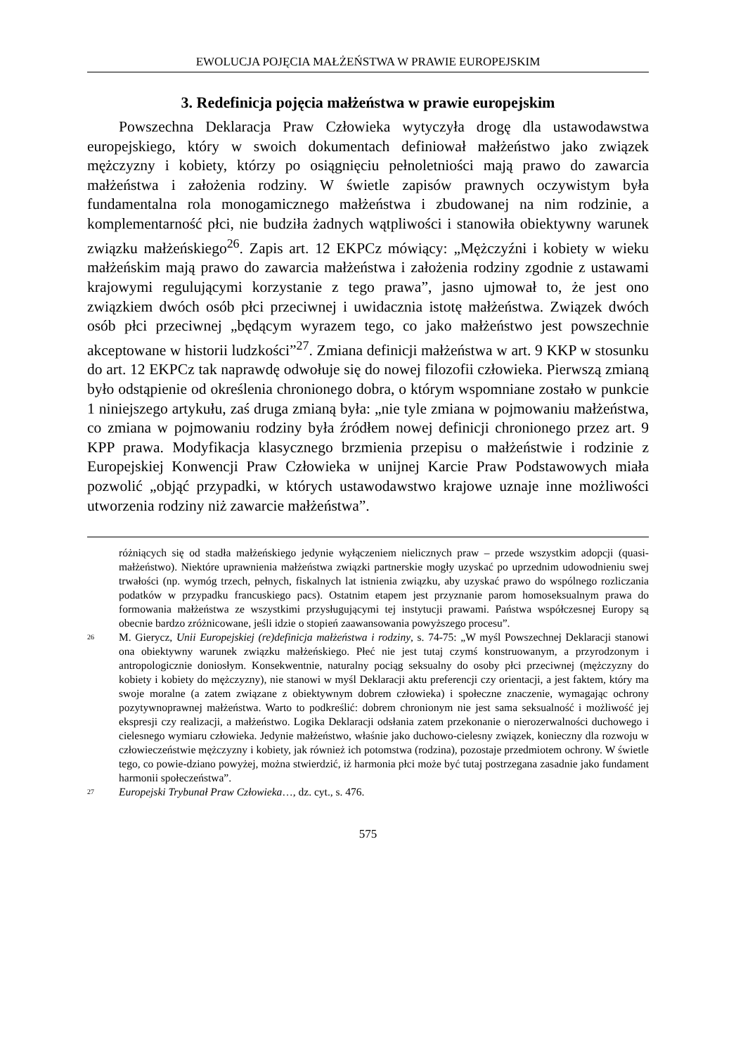EWOLUCJA POJĘCIA MAŁŻEŃSTWA W PRAWIE EUROPEJSKIM
3. Redefinicja pojęcia małżeństwa w prawie europejskim
Powszechna Deklaracja Praw Człowieka wytyczyła drogę dla ustawodawstwa europejskiego, który w swoich dokumentach definiował małżeństwo jako związek mężczyzny i kobiety, którzy po osiągnięciu pełnoletniości mają prawo do zawarcia małżeństwa i założenia rodziny. W świetle zapisów prawnych oczywistym była fundamentalna rola monogamicznego małżeństwa i zbudowanej na nim rodzinie, a komplementarność płci, nie budziła żadnych wątpliwości i stanowiła obiektywny warunek związku małżeńskiego<sup>26</sup>. Zapis art. 12 EKPCz mówiący: „Mężczyźni i kobiety w wieku małżeńskim mają prawo do zawarcia małżeństwa i założenia rodziny zgodnie z ustawami krajowymi regulującymi korzystanie z tego prawa”, jasno ujmował to, że jest ono związkiem dwóch osób płci przeciwnej i uwidacznia istotę małżeństwa. Związek dwóch osób płci przeciwnej „będącym wyrazem tego, co jako małżeństwo jest powszechnie akceptowane w historii ludzkości”<sup>27</sup>. Zmiana definicji małżeństwa w art. 9 KKP w stosunku do art. 12 EKPCz tak naprawdę odwołuje się do nowej filozofii człowieka. Pierwszą zmianą było odstąpienie od określenia chronionego dobra, o którym wspomniane zostało w punkcie 1 niniejszego artykułu, zaś druga zmianą była: „nie tyle zmiana w pojmowaniu małżeństwa, co zmiana w pojmowaniu rodziny była źródłem nowej definicji chronionego przez art. 9 KPP prawa. Modyfikacja klasycznego brzmienia przepisu o małżeństwie i rodzinie z Europejskiej Konwencji Praw Człowieka w unijnej Karcie Praw Podstawowych miała pozwolić „objąć przypadki, w których ustawodawstwo krajowe uznaje inne możliwości utworzenia rodziny niż zawarcie małżeństwa”.
różniących się od stadła małżeńskiego jedynie wyłączeniem nielicznych praw – przede wszystkim adopcji (quasi-małżeństwo). Niektóre uprawnienia małżeństwa związki partnerskie mogły uzyskać po uprzednim udowodnieniu swej trwałości (np. wymóg trzech, pełnych, fiskalnych lat istnienia związku, aby uzyskać prawo do wspólnego rozliczania podatków w przypadku francuskiego pacs). Ostatnim etapem jest przyznanie parom homoseksualnym prawa do formowania małżeństwa ze wszystkimi przysługującymi tej instytucji prawami. Państwa współczesnej Europy są obecnie bardzo zróżnicowane, jeśli idzie o stopień zaawansowania powyższego procesu”.
<sup>26</sup> M. Gierycz, Unii Europejskiej (re)definicja małżeństwa i rodziny, s. 74-75: „W myśl Powszechnej Deklaracji stanowi ona obiektywny warunek związku małżeńskiego. Płeć nie jest tutaj czymś konstruowanym, a przyrodzonym i antropologicznie doniosłym. Konsekwentnie, naturalny pociąg seksualny do osoby płci przeciwnej (mężczyzny do kobiety i kobiety do mężczyzny), nie stanowi w myśl Deklaracji aktu preferencji czy orientacji, a jest faktem, który ma swoje moralne (a zatem związane z obiektywnym dobrem człowieka) i społeczne znaczenie, wymagając ochrony pozytywnoprawnej małżeństwa. Warto to podkreślić: dobrem chronionym nie jest sama seksualność i możliwość jej ekspresji czy realizacji, a małżeństwo. Logika Deklaracji odsłania zatem przekonanie o nierozerwalności duchowego i cielesnego wymiaru człowieka. Jedynie małżeństwo, właśnie jako duchowo-cielesny związek, konieczny dla rozwoju w człowieczeństwie mężczyzny i kobiety, jak również ich potomstwa (rodzina), pozostaje przedmiotem ochrony. W świetle tego, co powie-dziano powyżej, można stwierdzić, iż harmonia płci może być tutaj postrzegana zasadnie jako fundament harmonii społeczeństwa”.
<sup>27</sup> Europejski Trybunał Praw Człowieka…, dz. cyt., s. 476.
575